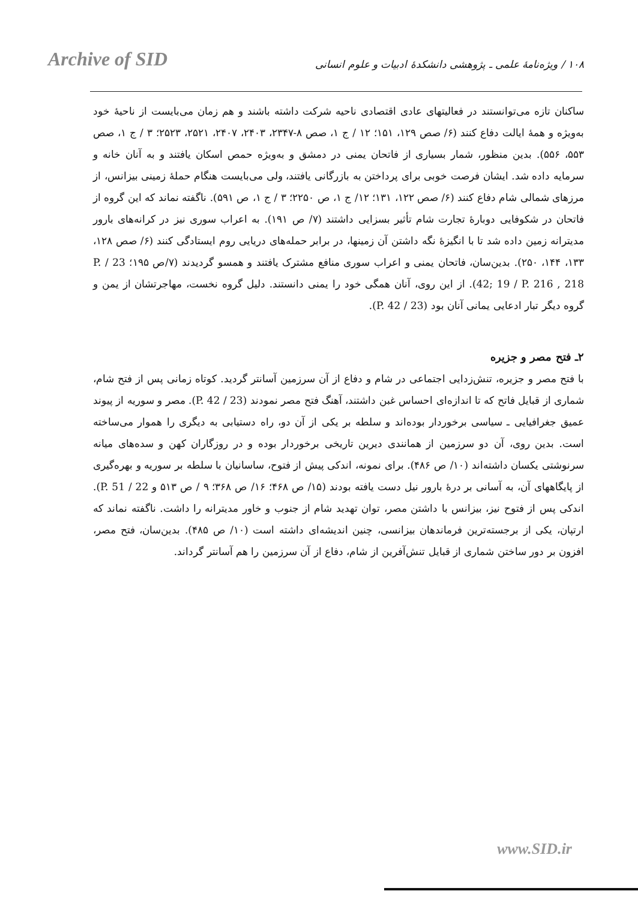Archive of SID
۱۰۸ / ویژه‌نامهٔ علمی ـ پژوهشی دانشکدهٔ ادبیات و علوم انسانی
ساکنان تازه می‌توانستند در فعالیتهای عادی اقتصادی ناحیه شرکت داشته باشند و هم زمان می‌بایست از ناحیهٔ خود به‌ویژه و همهٔ ایالت دفاع کنند (۶/ صص ۱۲۹، ۱۵۱؛ ۱۲ / ج ۱، صص ۸-۲۳۴۷، ۲۴۰۳، ۲۴۰۷، ۲۵۲۱، ۲۵۲۳؛ ۳ / ج ۱، صص ۵۵۳، ۵۵۶). بدین منظور، شمار بسیاری از فاتحان یمنی در دمشق و به‌ویژه حمص اسکان یافتند و به آنان خانه و سرمایه داده شد. ایشان فرصت خوبی برای پرداختن به بازرگانی یافتند، ولی می‌بایست هنگام حملهٔ زمینی بیزانس، از مرزهای شمالی شام دفاع کنند (۶/ صص ۱۲۲، ۱۳۱؛ ۱۲/ ج ۱، ص ۲۲۵۰؛ ۳ / ج ۱، ص ۵۹۱). ناگفته نماند که این گروه از فاتحان در شکوفایی دوبارهٔ تجارت شام تأثیر بسزایی داشتند (۷/ ص ۱۹۱). به اعراب سوری نیز در کرانه‌های بارور مدیترانه زمین داده شد تا با انگیزهٔ نگه داشتن آن زمینها، در برابر حمله‌های دریایی روم ایستادگی کنند (۶/ صص ۱۲۸، ۱۳۳، ۱۴۴، ۲۵۰). بدین‌سان، فاتحان یمنی و اعراب سوری منافع مشترک یافتند و همسو گردیدند (۷/ص ۱۹۵؛ 23 / P. 42; 19 / P. 216 , 218). از این روی، آنان همگی خود را یمنی دانستند. دلیل گروه نخست، مهاجرتشان از یمن و گروه دیگر تبار ادعایی یمانی آنان بود (23 / P. 42).
۲ـ فتح مصر و جزیره
با فتح مصر و جزیره، تنش‌زدایی اجتماعی در شام و دفاع از آن سرزمین آسانتر گردید. کوتاه زمانی پس از فتح شام، شماری از قبایل فاتح که تا اندازه‌ای احساس غبن داشتند، آهنگ فتح مصر نمودند (23 / P. 42). مصر و سوریه از پیوند عمیق جغرافیایی ـ سیاسی برخوردار بوده‌اند و سلطه بر یکی از آن دو، راه دستیابی به دیگری را هموار می‌ساخته است. بدین روی، آن دو سرزمین از همانندی دیرین تاریخی برخوردار بوده و در روزگاران کهن و سده‌های میانه سرنوشتی یکسان داشته‌اند (۱۰/ ص ۴۸۶). برای نمونه، اندکی پیش از فتوح، ساسانیان با سلطه بر سوریه و بهره‌گیری از پایگاههای آن، به آسانی بر درهٔ بارور نیل دست یافته بودند (۱۵/ ص ۴۶۸؛ ۱۶/ ص ۳۶۸؛ ۹ / ص ۵۱۳ و 22 / P. 51). اندکی پس از فتوح نیز، بیزانس با داشتن مصر، توان تهدید شام از جنوب و خاور مدیترانه را داشت. ناگفته نماند که ارتپان، یکی از برجسته‌ترین فرماندهان بیزانسی، چنین اندیشه‌ای داشته است (۱۰/ ص ۴۸۵). بدین‌سان، فتح مصر، افزون بر دور ساختن شماری از قبایل تنش‌آفرین از شام، دفاع از آن سرزمین را هم آسانتر گرداند.
www.SID.ir